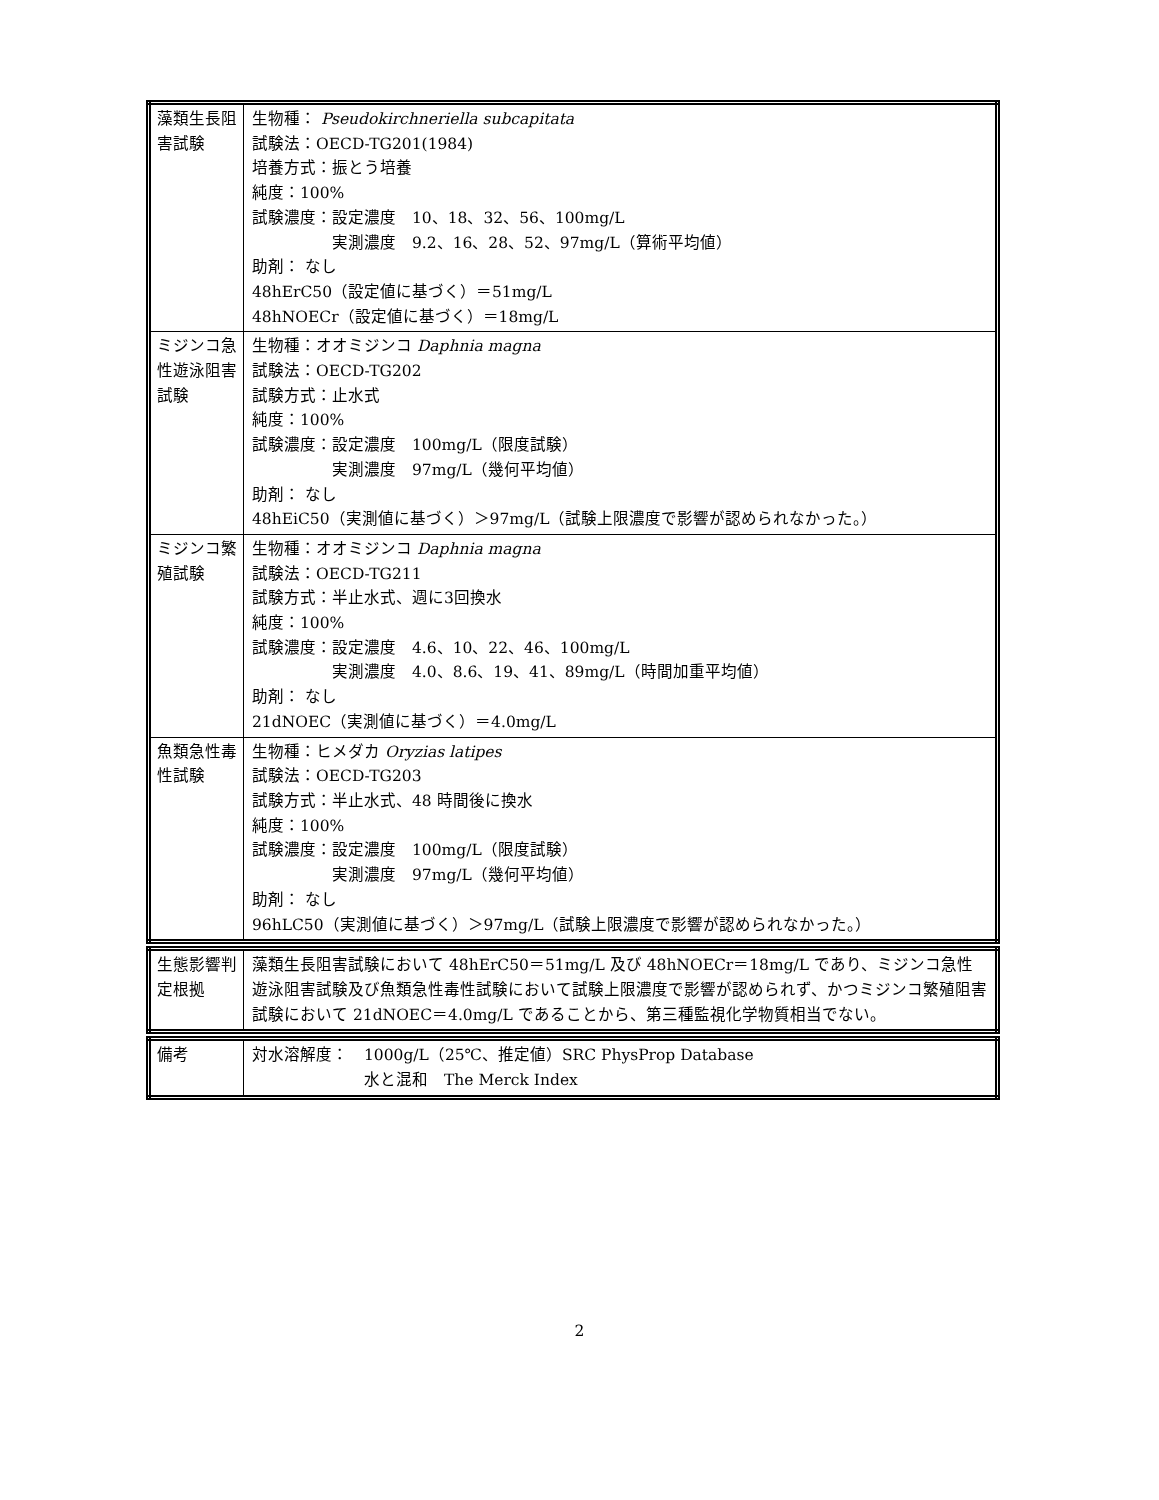| 藻類生長阻害試験 | 生物種： Pseudokirchneriella subcapitata 試験法：OECD-TG201(1984) 培養方式：振とう培養 純度：100% 試験濃度：設定濃度 10、18、32、56、100mg/L 実測濃度 9.2、16、28、52、97mg/L（算術平均値） 助剤： なし 48hErC50（設定値に基づく）＝51mg/L 48hNOECr（設定値に基づく）＝18mg/L |
| ミジンコ急性遊泳阻害試験 | 生物種：オオミジンコ Daphnia magna 試験法：OECD-TG202 試験方式：止水式 純度：100% 試験濃度：設定濃度 100mg/L（限度試験） 実測濃度 97mg/L（幾何平均値） 助剤： なし 48hEiC50（実測値に基づく）＞97mg/L（試験上限濃度で影響が認められなかった。） |
| ミジンコ繁殖試験 | 生物種：オオミジンコ Daphnia magna 試験法：OECD-TG211 試験方式：半止水式、週に3回換水 純度：100% 試験濃度：設定濃度 4.6、10、22、46、100mg/L 実測濃度 4.0、8.6、19、41、89mg/L（時間加重平均値） 助剤： なし 21dNOEC（実測値に基づく）＝4.0mg/L |
| 魚類急性毒性試験 | 生物種：ヒメダカ Oryzias latipes 試験法：OECD-TG203 試験方式：半止水式、48 時間後に換水 純度：100% 試験濃度：設定濃度 100mg/L（限度試験） 実測濃度 97mg/L（幾何平均値） 助剤： なし 96hLC50（実測値に基づく）＞97mg/L（試験上限濃度で影響が認められなかった。） |
| 生態影響判定根拠 | 藻類生長阻害試験において 48hErC50＝51mg/L 及び 48hNOECr＝18mg/L であり、ミジンコ急性遊泳阻害試験及び魚類急性毒性試験において試験上限濃度で影響が認められず、かつミジンコ繁殖阻害試験において 21dNOEC＝4.0mg/L であることから、第三種監視化学物質相当でない。 |
| 備考 | 対水溶解度： 1000g/L（25℃、推定値）SRC PhysProp Database 水と混和 The Merck Index |
2